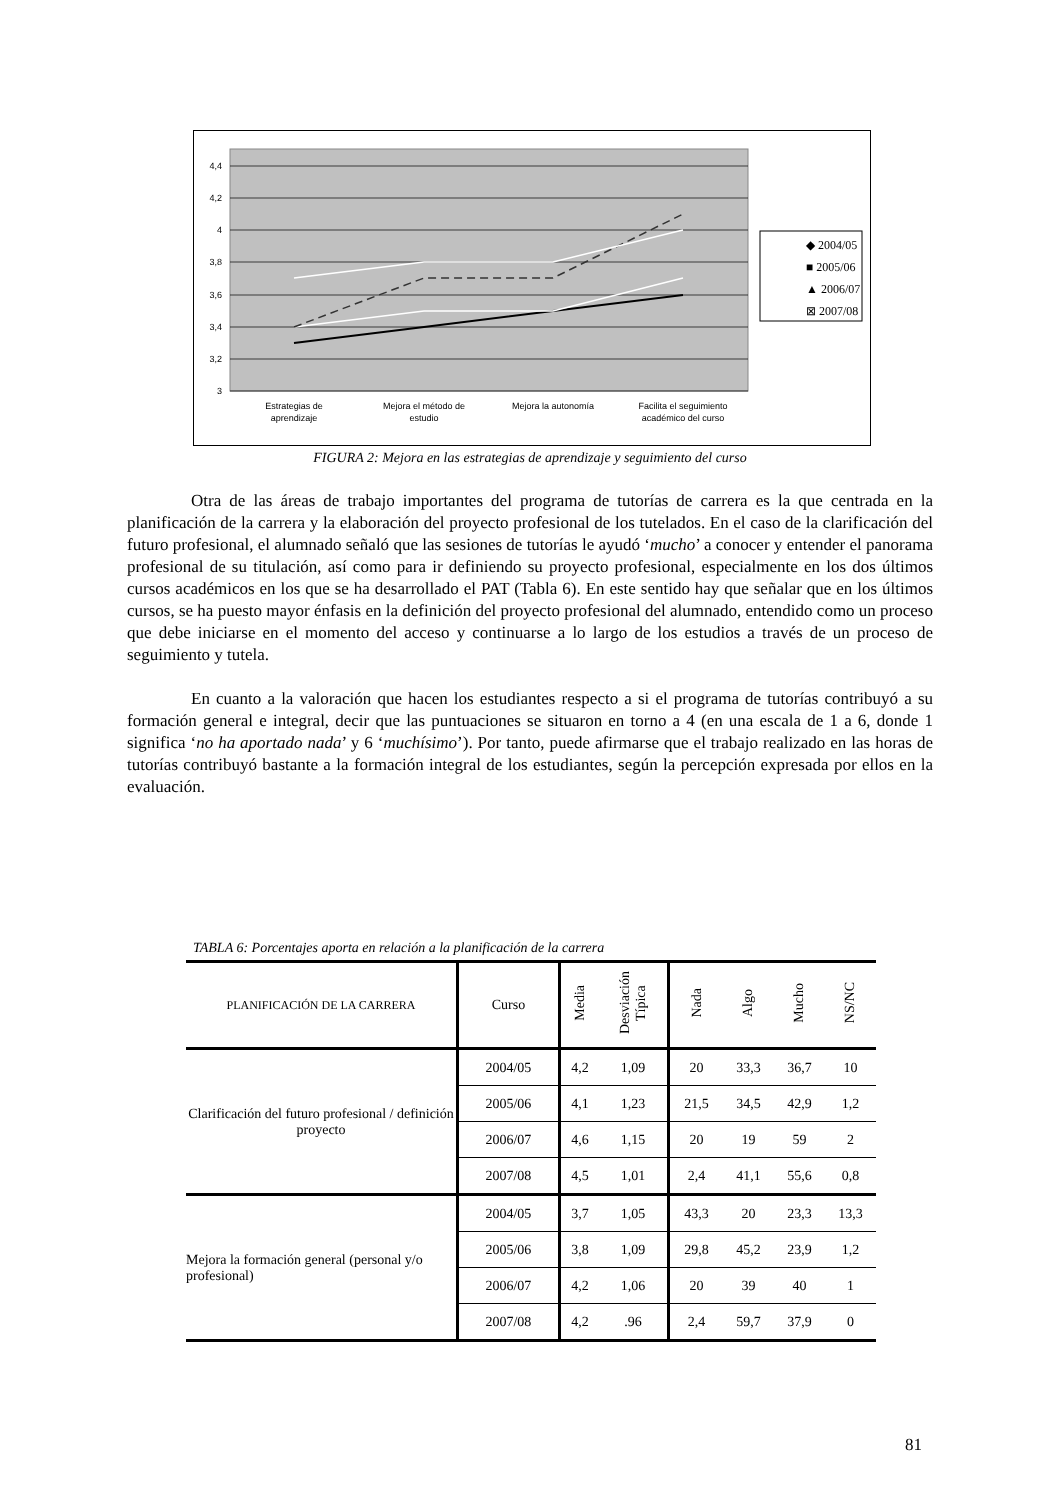4,4
4,2
4
3,8
3,6
3,4
3,2
3
Estrategias de
aprendizaje
Mejora el método de
estudio
Mejora la autonomía
Facilita el seguimiento
académico del curso
◆ 2004/05
■ 2005/06
▲ 2006/07
⊠ 2007/08
FIGURA 2: Mejora en las estrategias de aprendizaje y seguimiento del curso
Otra de las áreas de trabajo importantes del programa de tutorías de carrera es la que centrada en la planificación de la carrera y la elaboración del proyecto profesional de los tutelados. En el caso de la clarificación del futuro profesional, el alumnado señaló que las sesiones de tutorías le ayudó ‘mucho’ a conocer y entender el panorama profesional de su titulación, así como para ir definiendo su proyecto profesional, especialmente en los dos últimos cursos académicos en los que se ha desarrollado el PAT (Tabla 6). En este sentido hay que señalar que en los últimos cursos, se ha puesto mayor énfasis en la definición del proyecto profesional del alumnado, entendido como un proceso que debe iniciarse en el momento del acceso y continuarse a lo largo de los estudios a través de un proceso de seguimiento y tutela.
En cuanto a la valoración que hacen los estudiantes respecto a si el programa de tutorías contribuyó a su formación general e integral, decir que las puntuaciones se situaron en torno a 4 (en una escala de 1 a 6, donde 1 significa ‘no ha aportado nada’ y 6 ‘muchísimo’). Por tanto, puede afirmarse que el trabajo realizado en las horas de tutorías contribuyó bastante a la formación integral de los estudiantes, según la percepción expresada por ellos en la evaluación.
TABLA 6: Porcentajes aporta en relación a la planificación de la carrera
| PLANIFICACIÓN DE LA CARRERA | Curso | Media | Desviación Típica | Nada | Algo | Mucho | NS/NC |
| --- | --- | --- | --- | --- | --- | --- | --- |
| Clarificación del futuro profesional / definición proyecto | 2004/05 | 4,2 | 1,09 | 20 | 33,3 | 36,7 | 10 |
| | 2005/06 | 4,1 | 1,23 | 21,5 | 34,5 | 42,9 | 1,2 |
| | 2006/07 | 4,6 | 1,15 | 20 | 19 | 59 | 2 |
| | 2007/08 | 4,5 | 1,01 | 2,4 | 41,1 | 55,6 | 0,8 |
| Mejora la formación general (personal y/o profesional) | 2004/05 | 3,7 | 1,05 | 43,3 | 20 | 23,3 | 13,3 |
| | 2005/06 | 3,8 | 1,09 | 29,8 | 45,2 | 23,9 | 1,2 |
| | 2006/07 | 4,2 | 1,06 | 20 | 39 | 40 | 1 |
| | 2007/08 | 4,2 | .96 | 2,4 | 59,7 | 37,9 | 0 |
81